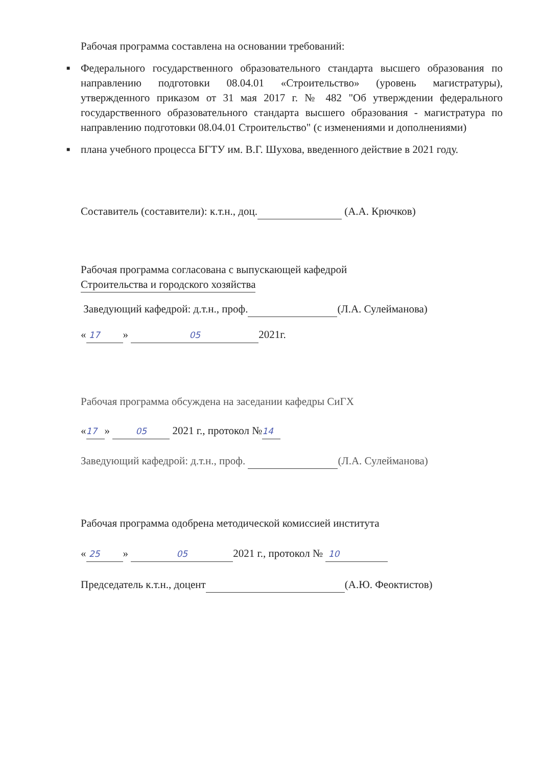Рабочая программа составлена на основании требований:
■ Федерального государственного образовательного стандарта высшего образования по направлению подготовки 08.04.01 «Строительство» (уровень магистратуры), утвержденного приказом от 31 мая 2017 г. № 482 "Об утверждении федерального государственного образовательного стандарта высшего образования - магистратура по направлению подготовки 08.04.01 Строительство" (с изменениями и дополнениями)
■ плана учебного процесса БГТУ им. В.Г. Шухова, введенного действие в 2021 году.
Составитель (составители): к.т.н., доц. (А.А. Крючков)
Рабочая программа согласована с выпускающей кафедрой
Строительства и городского хозяйства
Заведующий кафедрой: д.т.н., проф. (Л.А. Сулейманова)
« 17 » 05 2021г.
Рабочая программа обсуждена на заседании кафедры СиГХ
« 17 » 05 2021 г., протокол № 14
Заведующий кафедрой: д.т.н., проф. (Л.А. Сулейманова)
Рабочая программа одобрена методической комиссией института
« 25 » 05 2021 г., протокол № 10
Председатель к.т.н., доцент (А.Ю. Феоктистов)